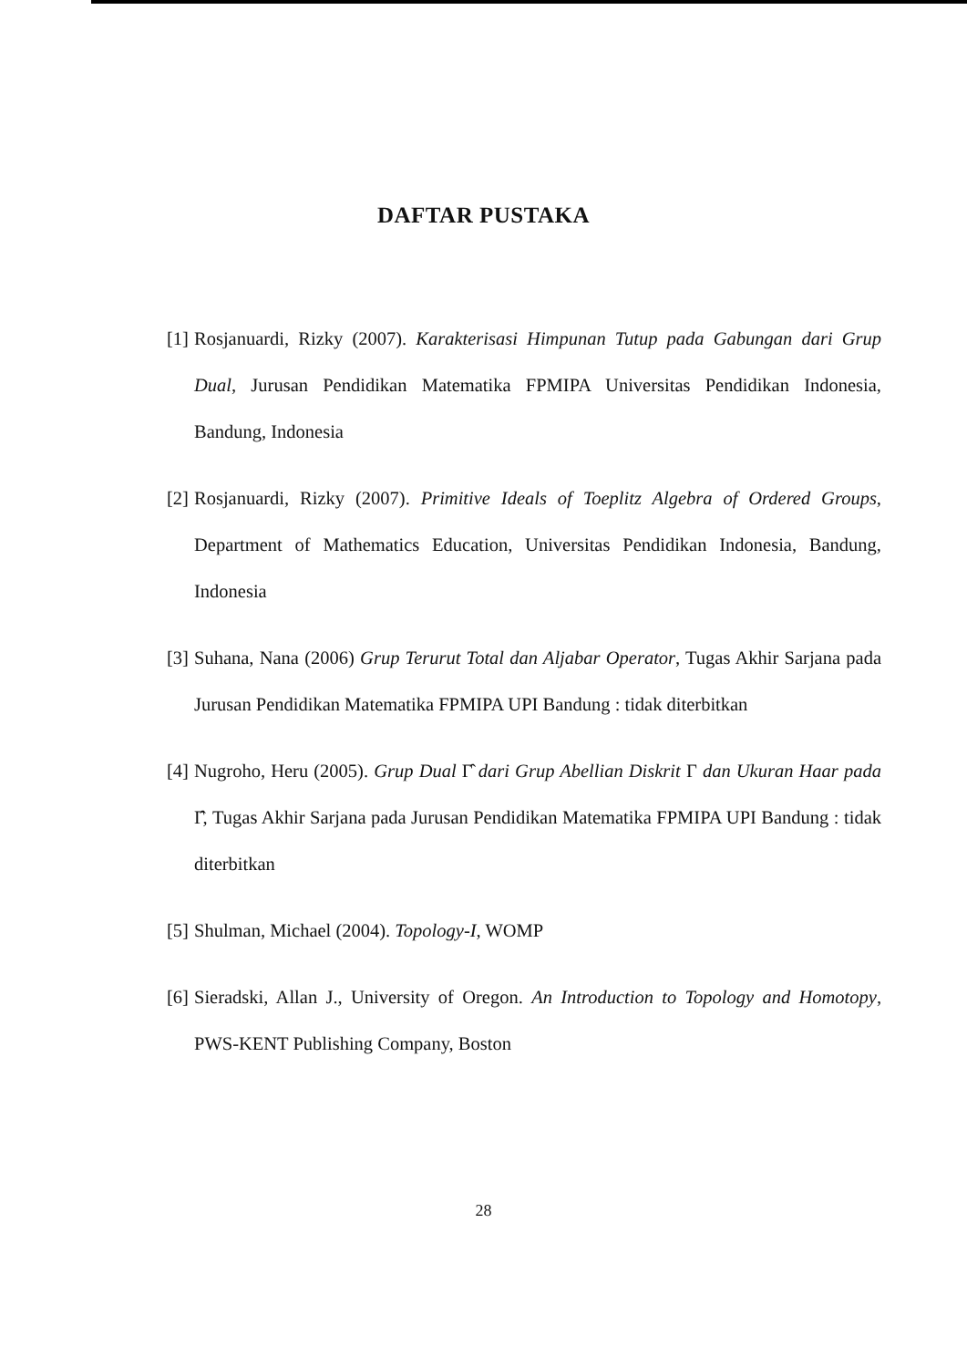DAFTAR PUSTAKA
[1] Rosjanuardi, Rizky (2007). Karakterisasi Himpunan Tutup pada Gabungan dari Grup Dual, Jurusan Pendidikan Matematika FPMIPA Universitas Pendidikan Indonesia, Bandung, Indonesia
[2] Rosjanuardi, Rizky (2007). Primitive Ideals of Toeplitz Algebra of Ordered Groups, Department of Mathematics Education, Universitas Pendidikan Indonesia, Bandung, Indonesia
[3] Suhana, Nana (2006) Grup Terurut Total dan Aljabar Operator, Tugas Akhir Sarjana pada Jurusan Pendidikan Matematika FPMIPA UPI Bandung : tidak diterbitkan
[4] Nugroho, Heru (2005). Grup Dual Γ̂ dari Grup Abellian Diskrit Γ dan Ukuran Haar pada Γ̂, Tugas Akhir Sarjana pada Jurusan Pendidikan Matematika FPMIPA UPI Bandung : tidak diterbitkan
[5] Shulman, Michael (2004). Topology-I, WOMP
[6] Sieradski, Allan J., University of Oregon. An Introduction to Topology and Homotopy, PWS-KENT Publishing Company, Boston
28